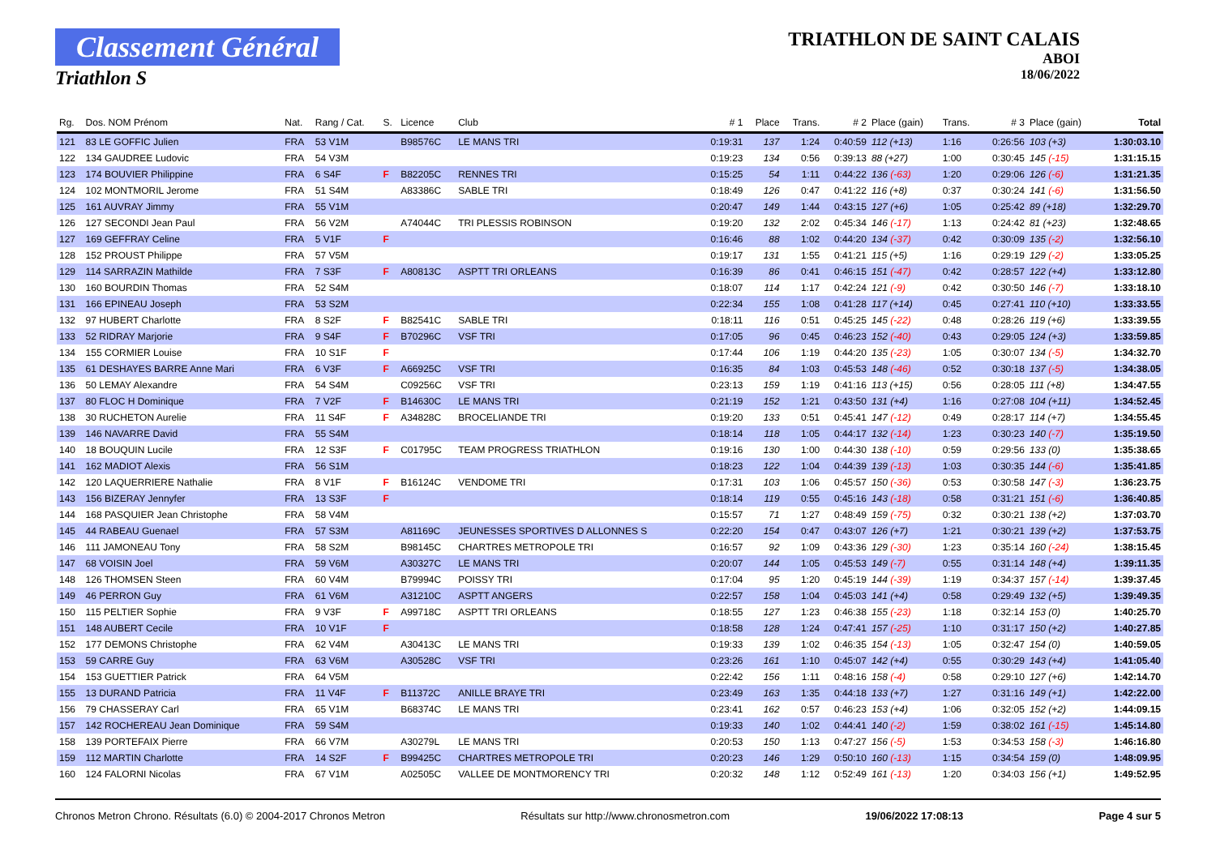Classement Général
Triathlon S
TRIATHLON DE SAINT CALAIS
ABOI
18/06/2022
| Rg. | Dos. NOM Prénom | Nat. | Rang / Cat. | S. | Licence | Club | # 1 | Place | Trans. | # 2 | Place (gain) | Trans. | # 3 | Place (gain) | Total |
| --- | --- | --- | --- | --- | --- | --- | --- | --- | --- | --- | --- | --- | --- | --- | --- |
| 121 | 83 LE GOFFIC Julien | FRA | 53 V1M | | B98576C | LE MANS TRI | 0:19:31 | 137 | 1:24 | 0:40:59 | 112 (+13) | 1:16 | 0:26:56 | 103 (+3) | 1:30:03.10 |
| 122 | 134 GAUDREE Ludovic | FRA | 54 V3M | | | | 0:19:23 | 134 | 0:56 | 0:39:13 | 88 (+27) | 1:00 | 0:30:45 | 145 (-15) | 1:31:15.15 |
| 123 | 174 BOUVIER Philippine | FRA | 6 S4F | F | B82205C | RENNES TRI | 0:15:25 | 54 | 1:11 | 0:44:22 | 136 (-63) | 1:20 | 0:29:06 | 126 (-6) | 1:31:21.35 |
| 124 | 102 MONTMORIL Jerome | FRA | 51 S4M | | A83386C | SABLE TRI | 0:18:49 | 126 | 0:47 | 0:41:22 | 116 (+8) | 0:37 | 0:30:24 | 141 (-6) | 1:31:56.50 |
| 125 | 161 AUVRAY Jimmy | FRA | 55 V1M | | | | 0:20:47 | 149 | 1:44 | 0:43:15 | 127 (+6) | 1:05 | 0:25:42 | 89 (+18) | 1:32:29.70 |
| 126 | 127 SECONDI Jean Paul | FRA | 56 V2M | | A74044C | TRI PLESSIS ROBINSON | 0:19:20 | 132 | 2:02 | 0:45:34 | 146 (-17) | 1:13 | 0:24:42 | 81 (+23) | 1:32:48.65 |
| 127 | 169 GEFFRAY Celine | FRA | 5 V1F | F | | | 0:16:46 | 88 | 1:02 | 0:44:20 | 134 (-37) | 0:42 | 0:30:09 | 135 (-2) | 1:32:56.10 |
| 128 | 152 PROUST Philippe | FRA | 57 V5M | | | | 0:19:17 | 131 | 1:55 | 0:41:21 | 115 (+5) | 1:16 | 0:29:19 | 129 (-2) | 1:33:05.25 |
| 129 | 114 SARRAZIN Mathilde | FRA | 7 S3F | F | A80813C | ASPTT TRI ORLEANS | 0:16:39 | 86 | 0:41 | 0:46:15 | 151 (-47) | 0:42 | 0:28:57 | 122 (+4) | 1:33:12.80 |
| 130 | 160 BOURDIN Thomas | FRA | 52 S4M | | | | 0:18:07 | 114 | 1:17 | 0:42:24 | 121 (-9) | 0:42 | 0:30:50 | 146 (-7) | 1:33:18.10 |
| 131 | 166 EPINEAU Joseph | FRA | 53 S2M | | | | 0:22:34 | 155 | 1:08 | 0:41:28 | 117 (+14) | 0:45 | 0:27:41 | 110 (+10) | 1:33:33.55 |
| 132 | 97 HUBERT Charlotte | FRA | 8 S2F | F | B82541C | SABLE TRI | 0:18:11 | 116 | 0:51 | 0:45:25 | 145 (-22) | 0:48 | 0:28:26 | 119 (+6) | 1:33:39.55 |
| 133 | 52 RIDRAY Marjorie | FRA | 9 S4F | F | B70296C | VSF TRI | 0:17:05 | 96 | 0:45 | 0:46:23 | 152 (-40) | 0:43 | 0:29:05 | 124 (+3) | 1:33:59.85 |
| 134 | 155 CORMIER Louise | FRA | 10 S1F | F | | | 0:17:44 | 106 | 1:19 | 0:44:20 | 135 (-23) | 1:05 | 0:30:07 | 134 (-5) | 1:34:32.70 |
| 135 | 61 DESHAYES BARRE Anne Mari | FRA | 6 V3F | F | A66925C | VSF TRI | 0:16:35 | 84 | 1:03 | 0:45:53 | 148 (-46) | 0:52 | 0:30:18 | 137 (-5) | 1:34:38.05 |
| 136 | 50 LEMAY Alexandre | FRA | 54 S4M | | C09256C | VSF TRI | 0:23:13 | 159 | 1:19 | 0:41:16 | 113 (+15) | 0:56 | 0:28:05 | 111 (+8) | 1:34:47.55 |
| 137 | 80 FLOC H Dominique | FRA | 7 V2F | F | B14630C | LE MANS TRI | 0:21:19 | 152 | 1:21 | 0:43:50 | 131 (+4) | 1:16 | 0:27:08 | 104 (+11) | 1:34:52.45 |
| 138 | 30 RUCHETON Aurelie | FRA | 11 S4F | F | A34828C | BROCELIANDE TRI | 0:19:20 | 133 | 0:51 | 0:45:41 | 147 (-12) | 0:49 | 0:28:17 | 114 (+7) | 1:34:55.45 |
| 139 | 146 NAVARRE David | FRA | 55 S4M | | | | 0:18:14 | 118 | 1:05 | 0:44:17 | 132 (-14) | 1:23 | 0:30:23 | 140 (-7) | 1:35:19.50 |
| 140 | 18 BOUQUIN Lucile | FRA | 12 S3F | F | C01795C | TEAM PROGRESS TRIATHLON | 0:19:16 | 130 | 1:00 | 0:44:30 | 138 (-10) | 0:59 | 0:29:56 | 133 (0) | 1:35:38.65 |
| 141 | 162 MADIOT Alexis | FRA | 56 S1M | | | | 0:18:23 | 122 | 1:04 | 0:44:39 | 139 (-13) | 1:03 | 0:30:35 | 144 (-6) | 1:35:41.85 |
| 142 | 120 LAQUERRIERE Nathalie | FRA | 8 V1F | F | B16124C | VENDOME TRI | 0:17:31 | 103 | 1:06 | 0:45:57 | 150 (-36) | 0:53 | 0:30:58 | 147 (-3) | 1:36:23.75 |
| 143 | 156 BIZERAY Jennyfer | FRA | 13 S3F | F | | | 0:18:14 | 119 | 0:55 | 0:45:16 | 143 (-18) | 0:58 | 0:31:21 | 151 (-6) | 1:36:40.85 |
| 144 | 168 PASQUIER Jean Christophe | FRA | 58 V4M | | | | 0:15:57 | 71 | 1:27 | 0:48:49 | 159 (-75) | 0:32 | 0:30:21 | 138 (+2) | 1:37:03.70 |
| 145 | 44 RABEAU Guenael | FRA | 57 S3M | | A81169C | JEUNESSES SPORTIVES D ALLONNES S | 0:22:20 | 154 | 0:47 | 0:43:07 | 126 (+7) | 1:21 | 0:30:21 | 139 (+2) | 1:37:53.75 |
| 146 | 111 JAMONEAU Tony | FRA | 58 S2M | | B98145C | CHARTRES METROPOLE TRI | 0:16:57 | 92 | 1:09 | 0:43:36 | 129 (-30) | 1:23 | 0:35:14 | 160 (-24) | 1:38:15.45 |
| 147 | 68 VOISIN Joel | FRA | 59 V6M | | A30327C | LE MANS TRI | 0:20:07 | 144 | 1:05 | 0:45:53 | 149 (-7) | 0:55 | 0:31:14 | 148 (+4) | 1:39:11.35 |
| 148 | 126 THOMSEN Steen | FRA | 60 V4M | | B79994C | POISSY TRI | 0:17:04 | 95 | 1:20 | 0:45:19 | 144 (-39) | 1:19 | 0:34:37 | 157 (-14) | 1:39:37.45 |
| 149 | 46 PERRON Guy | FRA | 61 V6M | | A31210C | ASPTT ANGERS | 0:22:57 | 158 | 1:04 | 0:45:03 | 141 (+4) | 0:58 | 0:29:49 | 132 (+5) | 1:39:49.35 |
| 150 | 115 PELTIER Sophie | FRA | 9 V3F | F | A99718C | ASPTT TRI ORLEANS | 0:18:55 | 127 | 1:23 | 0:46:38 | 155 (-23) | 1:18 | 0:32:14 | 153 (0) | 1:40:25.70 |
| 151 | 148 AUBERT Cecile | FRA | 10 V1F | F | | | 0:18:58 | 128 | 1:24 | 0:47:41 | 157 (-25) | 1:10 | 0:31:17 | 150 (+2) | 1:40:27.85 |
| 152 | 177 DEMONS Christophe | FRA | 62 V4M | | A30413C | LE MANS TRI | 0:19:33 | 139 | 1:02 | 0:46:35 | 154 (-13) | 1:05 | 0:32:47 | 154 (0) | 1:40:59.05 |
| 153 | 59 CARRE Guy | FRA | 63 V6M | | A30528C | VSF TRI | 0:23:26 | 161 | 1:10 | 0:45:07 | 142 (+4) | 0:55 | 0:30:29 | 143 (+4) | 1:41:05.40 |
| 154 | 153 GUETTIER Patrick | FRA | 64 V5M | | | | 0:22:42 | 156 | 1:11 | 0:48:16 | 158 (-4) | 0:58 | 0:29:10 | 127 (+6) | 1:42:14.70 |
| 155 | 13 DURAND Patricia | FRA | 11 V4F | F | B11372C | ANILLE BRAYE TRI | 0:23:49 | 163 | 1:35 | 0:44:18 | 133 (+7) | 1:27 | 0:31:16 | 149 (+1) | 1:42:22.00 |
| 156 | 79 CHASSERAY Carl | FRA | 65 V1M | | B68374C | LE MANS TRI | 0:23:41 | 162 | 0:57 | 0:46:23 | 153 (+4) | 1:06 | 0:32:05 | 152 (+2) | 1:44:09.15 |
| 157 | 142 ROCHEREAU Jean Dominique | FRA | 59 S4M | | | | 0:19:33 | 140 | 1:02 | 0:44:41 | 140 (-2) | 1:59 | 0:38:02 | 161 (-15) | 1:45:14.80 |
| 158 | 139 PORTEFAIX Pierre | FRA | 66 V7M | | A30279L | LE MANS TRI | 0:20:53 | 150 | 1:13 | 0:47:27 | 156 (-5) | 1:53 | 0:34:53 | 158 (-3) | 1:46:16.80 |
| 159 | 112 MARTIN Charlotte | FRA | 14 S2F | F | B99425C | CHARTRES METROPOLE TRI | 0:20:23 | 146 | 1:29 | 0:50:10 | 160 (-13) | 1:15 | 0:34:54 | 159 (0) | 1:48:09.95 |
| 160 | 124 FALORNI Nicolas | FRA | 67 V1M | | A02505C | VALLEE DE MONTMORENCY TRI | 0:20:32 | 148 | 1:12 | 0:52:49 | 161 (-13) | 1:20 | 0:34:03 | 156 (+1) | 1:49:52.95 |
Chronos Metron Chrono. Résultats (6.0) © 2004-2017 Chronos Metron Résultats sur http://www.chronosmetron.com 19/06/2022 17:08:13 Page 4 sur 5